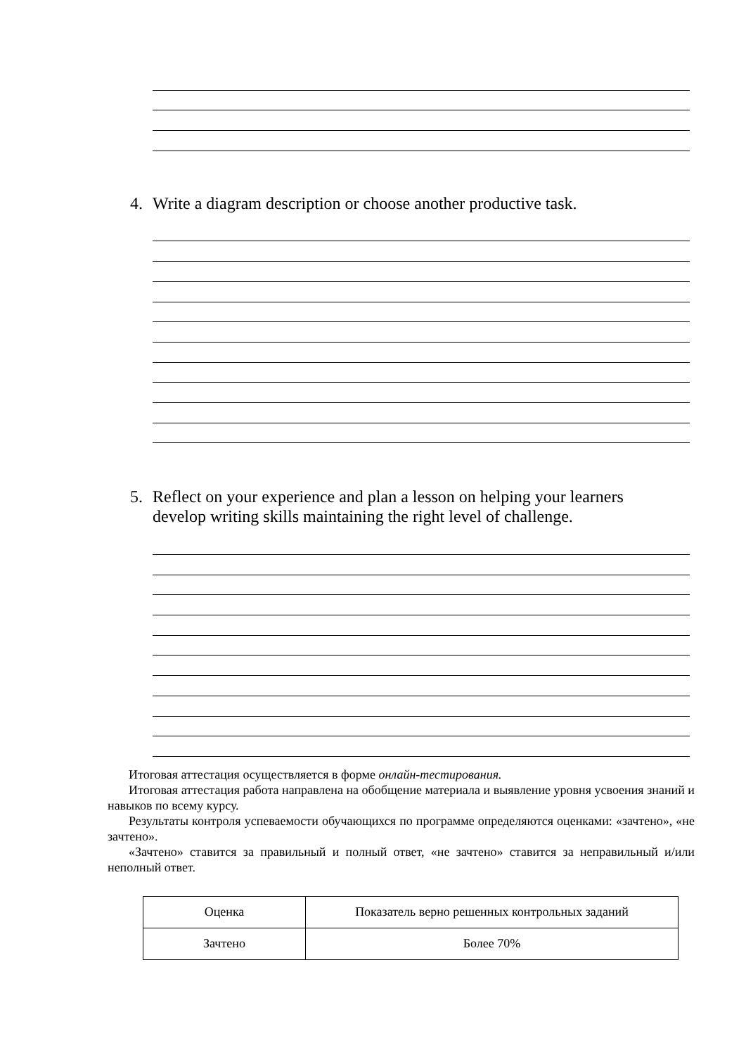4. Write a diagram description or choose another productive task.
5. Reflect on your experience and plan a lesson on helping your learners develop writing skills maintaining the right level of challenge.
Итоговая аттестация осуществляется в форме онлайн-тестирования.
Итоговая аттестация работа направлена на обобщение материала и выявление уровня усвоения знаний и навыков по всему курсу.
Результаты контроля успеваемости обучающихся по программе определяются оценками: «зачтено», «не зачтено».
«Зачтено» ставится за правильный и полный ответ, «не зачтено» ставится за неправильный и/или неполный ответ.
| Оценка | Показатель верно решенных контрольных заданий |
| Зачтено | Более 70% |